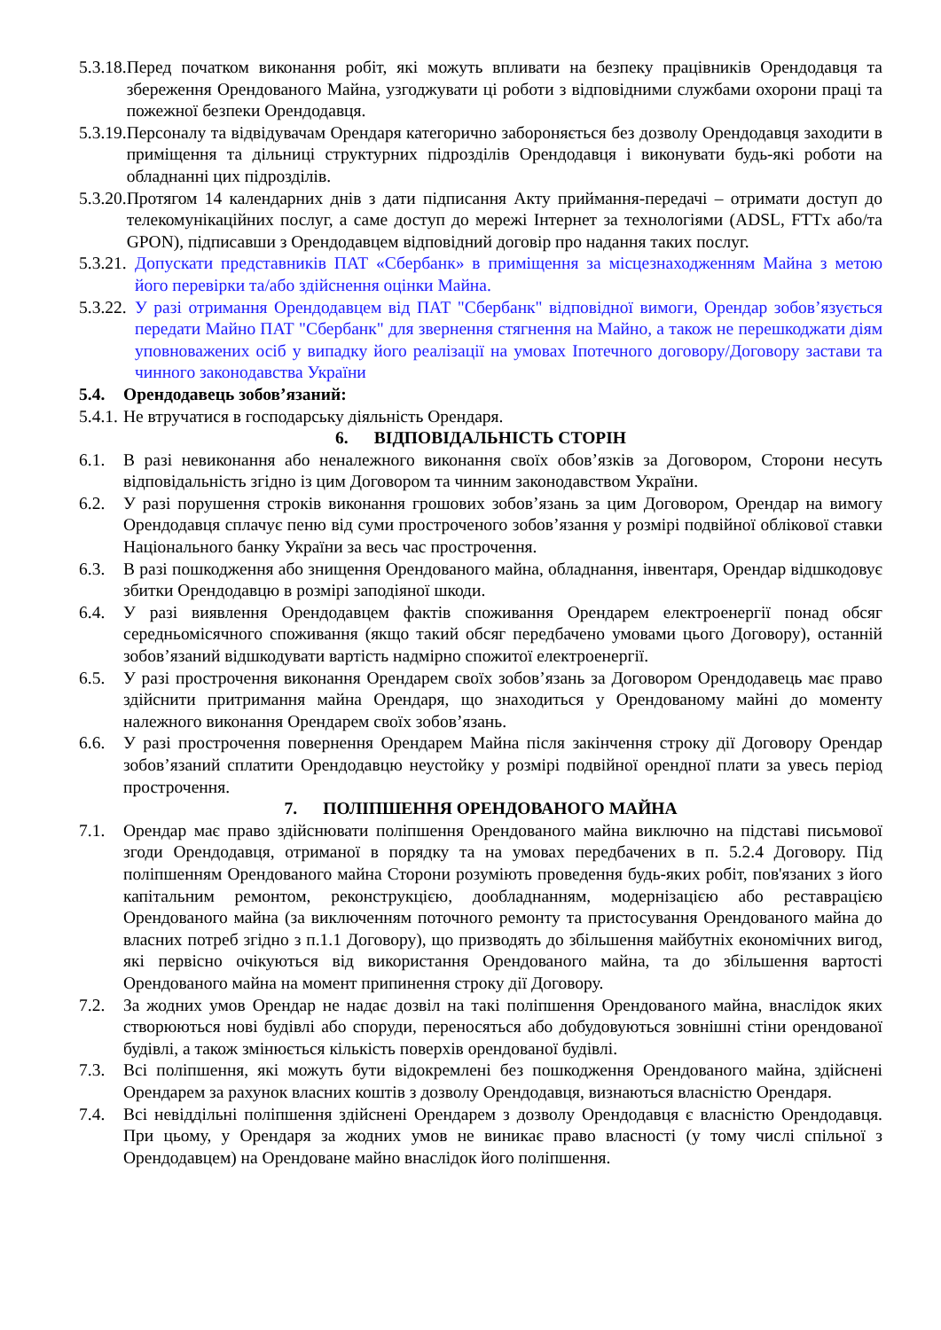5.3.18. Перед початком виконання робіт, які можуть впливати на безпеку працівників Орендодавця та збереження Орендованого Майна, узгоджувати ці роботи з відповідними службами охорони праці та пожежної безпеки Орендодавця.
5.3.19. Персоналу та відвідувачам Орендаря категорично забороняється без дозволу Орендодавця заходити в приміщення та дільниці структурних підрозділів Орендодавця і виконувати будь-які роботи на обладнанні цих підрозділів.
5.3.20. Протягом 14 календарних днів з дати підписання Акту приймання-передачі – отримати доступ до телекомунікаційних послуг, а саме доступ до мережі Інтернет за технологіями (ADSL, FTTx або/та GPON), підписавши з Орендодавцем відповідний договір про надання таких послуг.
5.3.21. Допускати представників ПАТ «Сбербанк» в приміщення за місцезнаходженням Майна з метою його перевірки та/або здійснення оцінки Майна.
5.3.22. У разі отримання Орендодавцем від ПАТ "Сбербанк" відповідної вимоги, Орендар зобов’язується передати Майно ПАТ "Сбербанк" для звернення стягнення на Майно, а також не перешкоджати діям уповноважених осіб у випадку його реалізації на умовах Іпотечного договору/Договору застави та чинного законодавства України
5.4. Орендодавець зобов’язаний:
5.4.1. Не втручатися в господарську діяльність Орендаря.
6. ВІДПОВІДАЛЬНІСТЬ СТОРІН
6.1. В разі невиконання або неналежного виконання своїх обов’язків за Договором, Сторони несуть відповідальність згідно із цим Договором та чинним законодавством України.
6.2. У разі порушення строків виконання грошових зобов’язань за цим Договором, Орендар на вимогу Орендодавця сплачує пеню від суми простроченого зобов’язання у розмірі подвійної облікової ставки Національного банку України за весь час прострочення.
6.3. В разі пошкодження або знищення Орендованого майна, обладнання, інвентаря, Орендар відшкодовує збитки Орендодавцю в розмірі заподіяної шкоди.
6.4. У разі виявлення Орендодавцем фактів споживання Орендарем електроенергії понад обсяг середньомісячного споживання (якщо такий обсяг передбачено умовами цього Договору), останній зобов’язаний відшкодувати вартість надмірно спожитої електроенергії.
6.5. У разі прострочення виконання Орендарем своїх зобов’язань за Договором Орендодавець має право здійснити притримання майна Орендаря, що знаходиться у Орендованому майні до моменту належного виконання Орендарем своїх зобов’язань.
6.6. У разі прострочення повернення Орендарем Майна після закінчення строку дії Договору Орендар зобов’язаний сплатити Орендодавцю неустойку у розмірі подвійної орендної плати за увесь період прострочення.
7. ПОЛІПШЕННЯ ОРЕНДОВАНОГО МАЙНА
7.1. Орендар має право здійснювати поліпшення Орендованого майна виключно на підставі письмової згоди Орендодавця, отриманої в порядку та на умовах передбачених в п. 5.2.4 Договору. Під поліпшенням Орендованого майна Сторони розуміють проведення будь-яких робіт, пов'язаних з його капітальним ремонтом, реконструкцією, дообладнанням, модернізацією або реставрацією Орендованого майна (за виключенням поточного ремонту та пристосування Орендованого майна до власних потреб згідно з п.1.1 Договору), що призводять до збільшення майбутніх економічних вигод, які первісно очікуються від використання Орендованого майна, та до збільшення вартості Орендованого майна на момент припинення строку дії Договору.
7.2. За жодних умов Орендар не надає дозвіл на такі поліпшення Орендованого майна, внаслідок яких створюються нові будівлі або споруди, переносяться або добудовуються зовнішні стіни орендованої будівлі, а також змінюється кількість поверхів орендованої будівлі.
7.3. Всі поліпшення, які можуть бути відокремлені без пошкодження Орендованого майна, здійснені Орендарем за рахунок власних коштів з дозволу Орендодавця, визнаються власністю Орендаря.
7.4. Всі невіддільні поліпшення здійснені Орендарем з дозволу Орендодавця є власністю Орендодавця. При цьому, у Орендаря за жодних умов не виникає право власності (у тому числі спільної з Орендодавцем) на Орендоване майно внаслідок його поліпшення.